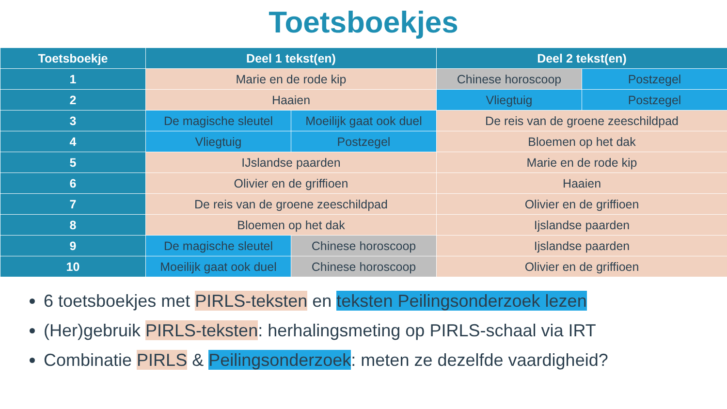Toetsboekjes
| Toetsboekje | Deel 1 tekst(en) | | Deel 2 tekst(en) | |
| --- | --- | --- | --- | --- |
| 1 | Marie en de rode kip | | Chinese horoscoop | Postzegel |
| 2 | Haaien | | Vliegtuig | Postzegel |
| 3 | De magische sleutel | Moeilijk gaat ook duel | De reis van de groene zeeschildpad | |
| 4 | Vliegtuig | Postzegel | Bloemen op het dak | |
| 5 | IJslandse paarden | | Marie en de rode kip | |
| 6 | Olivier en de griffioen | | Haaien | |
| 7 | De reis van de groene zeeschildpad | | Olivier en de griffioen | |
| 8 | Bloemen op het dak | | Ijslandse paarden | |
| 9 | De magische sleutel | Chinese horoscoop | Ijslandse paarden | |
| 10 | Moeilijk gaat ook duel | Chinese horoscoop | Olivier en de griffioen | |
6 toetsboekjes met PIRLS-teksten en teksten Peilingsonderzoek lezen
(Her)gebruik PIRLS-teksten: herhalingsmeting op PIRLS-schaal via IRT
Combinatie PIRLS & Peilingsonderzoek: meten ze dezelfde vaardigheid?